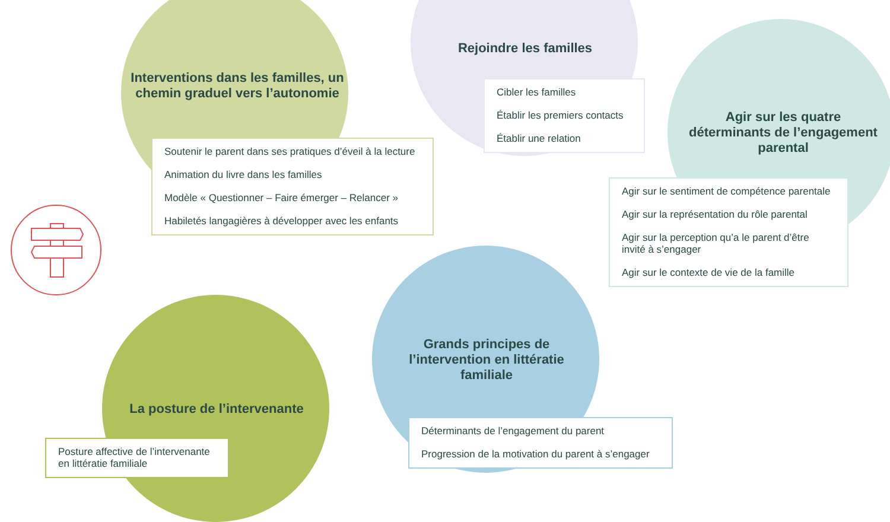Interventions dans les familles, un chemin graduel vers l’autonomie
Soutenir le parent dans ses pratiques d’éveil à la lecture
Animation du livre dans les familles
Modèle « Questionner – Faire émerger – Relancer »
Habiletés langagières à développer avec les enfants
Rejoindre les familles
Cibler les familles
Établir les premiers contacts
Établir une relation
Agir sur les quatre déterminants de l’engagement parental
Agir sur le sentiment de compétence parentale
Agir sur la représentation du rôle parental
Agir sur la perception qu’a le parent d’être invité à s’engager
Agir sur le contexte de vie de la famille
Grands principes de l’intervention en littératie familiale
Déterminants de l’engagement du parent
Progression de la motivation du parent à s’engager
La posture de l’intervenante
Posture affective de l’intervenante en littératie familiale